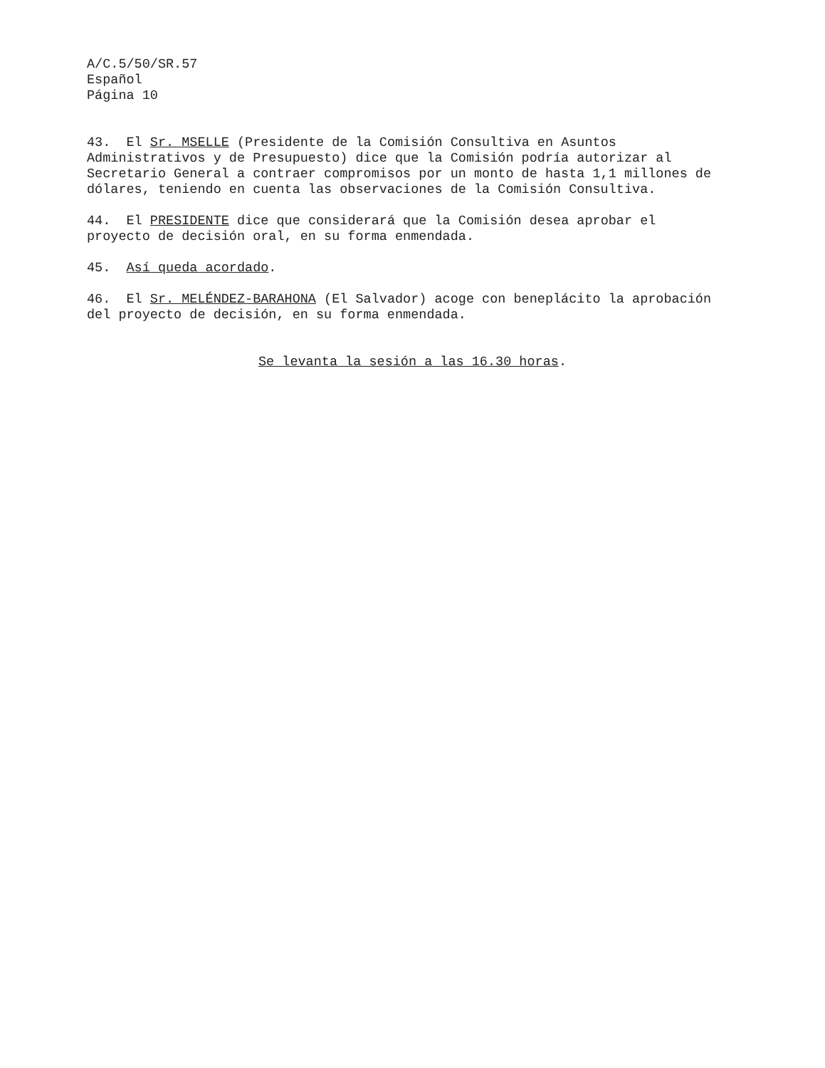A/C.5/50/SR.57 Español Página 10
43. El Sr. MSELLE (Presidente de la Comisión Consultiva en Asuntos Administrativos y de Presupuesto) dice que la Comisión podría autorizar al Secretario General a contraer compromisos por un monto de hasta 1,1 millones de dólares, teniendo en cuenta las observaciones de la Comisión Consultiva.
44. El PRESIDENTE dice que considerará que la Comisión desea aprobar el proyecto de decisión oral, en su forma enmendada.
45. Así queda acordado.
46. El Sr. MELÉNDEZ-BARAHONA (El Salvador) acoge con beneplácito la aprobación del proyecto de decisión, en su forma enmendada.
Se levanta la sesión a las 16.30 horas.